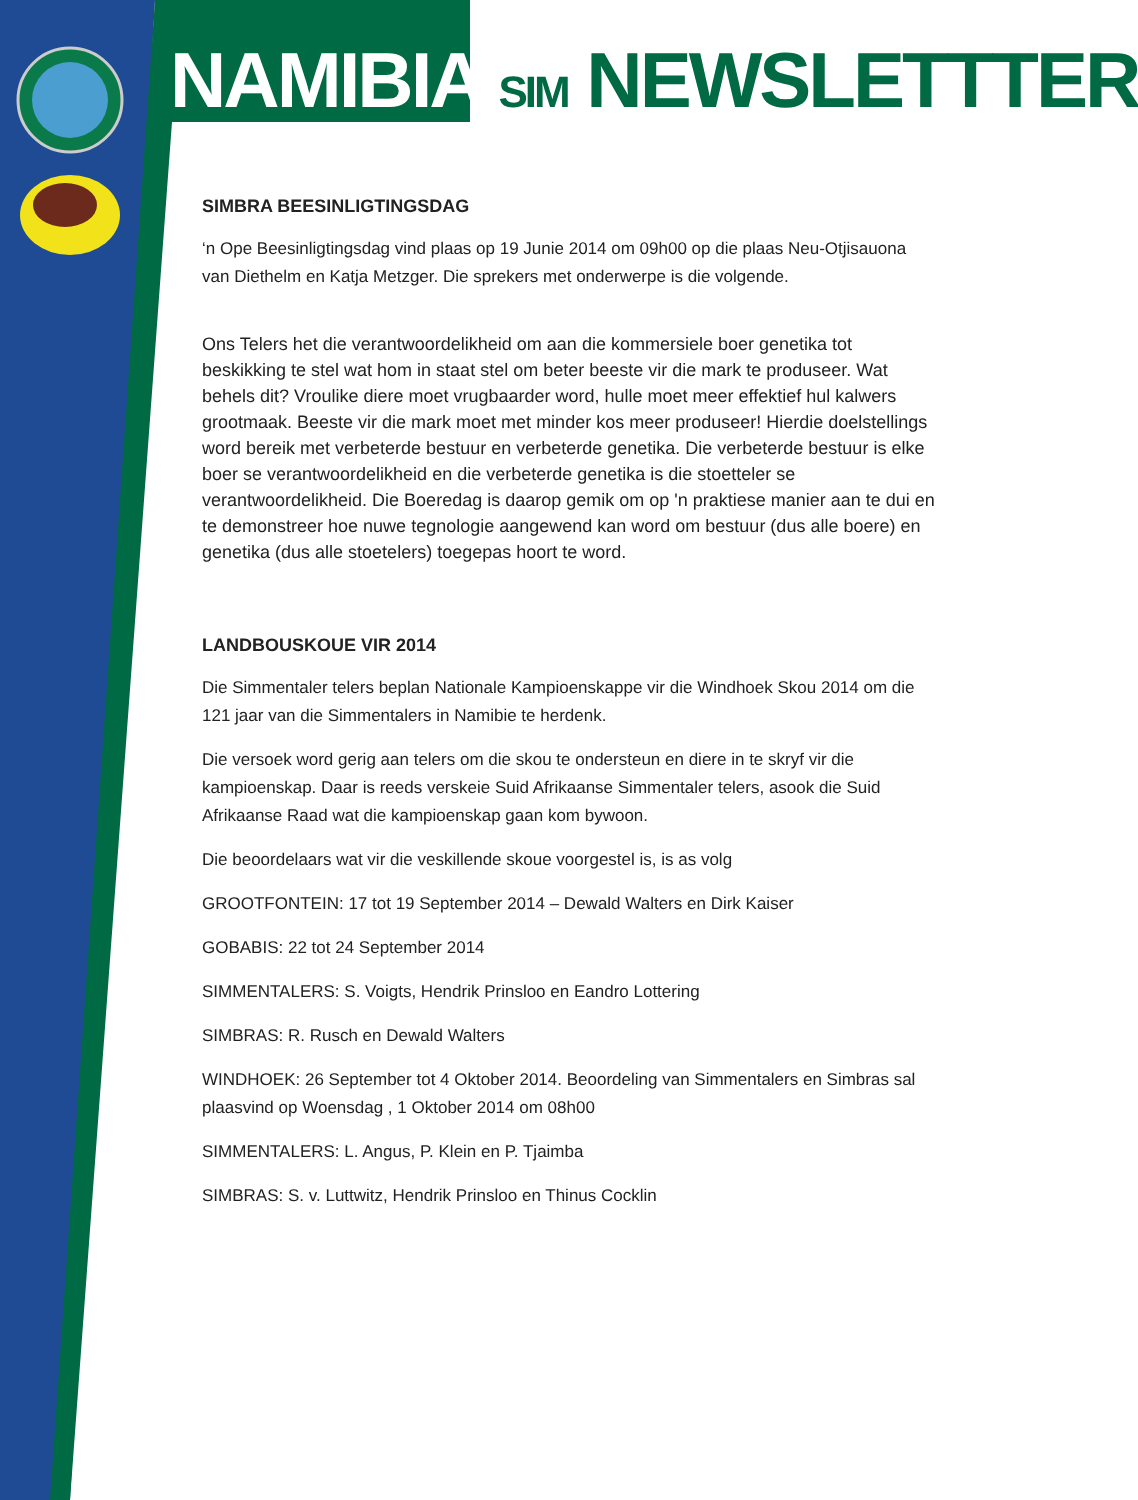NAMIBIA SIM NEWSLETTTER
SIMBRA BEESINLIGTINGSDAG
‘n Ope Beesinligtingsdag vind plaas op 19 Junie 2014 om 09h00 op die plaas Neu-Otjisauona van Diethelm en Katja Metzger. Die sprekers met onderwerpe is die volgende.
Ons Telers het die verantwoordelikheid om aan die kommersiele boer genetika tot beskikking te stel wat hom in staat stel om beter beeste vir die mark te produseer. Wat behels dit? Vroulike diere moet vrugbaarder word, hulle moet meer effektief hul kalwers grootmaak. Beeste vir die mark moet met minder kos meer produseer! Hierdie doelstellings word bereik met verbeterde bestuur en verbeterde genetika. Die verbeterde bestuur is elke boer se verantwoordelikheid en die verbeterde genetika is die stoetteler se verantwoordelikheid. Die Boeredag is daarop gemik om op 'n praktiese manier aan te dui en te demonstreer hoe nuwe tegnologie aangewend kan word om bestuur (dus alle boere) en genetika (dus alle stoetelers) toegepas hoort te word.
LANDBOUSKOUE VIR 2014
Die Simmentaler telers beplan Nationale Kampioenskappe vir die Windhoek Skou 2014 om die 121 jaar van die Simmentalers in Namibie te herdenk.
Die versoek word gerig aan telers om die skou te ondersteun en diere in te skryf vir die kampioenskap. Daar is reeds verskeie Suid Afrikaanse Simmentaler telers, asook die Suid Afrikaanse Raad wat die kampioenskap gaan kom bywoon.
Die beoordelaars wat vir die veskillende skoue voorgestel is, is as volg
GROOTFONTEIN: 17 tot 19 September 2014 – Dewald Walters en Dirk Kaiser
GOBABIS: 22 tot 24 September 2014
SIMMENTALERS: S. Voigts, Hendrik Prinsloo en Eandro Lottering
SIMBRAS: R. Rusch en Dewald Walters
WINDHOEK: 26 September tot 4 Oktober 2014. Beoordeling van Simmentalers en Simbras sal plaasvind op Woensdag , 1 Oktober 2014 om 08h00
SIMMENTALERS: L. Angus, P. Klein en P. Tjaimba
SIMBRAS: S. v. Luttwitz, Hendrik Prinsloo en Thinus Cocklin